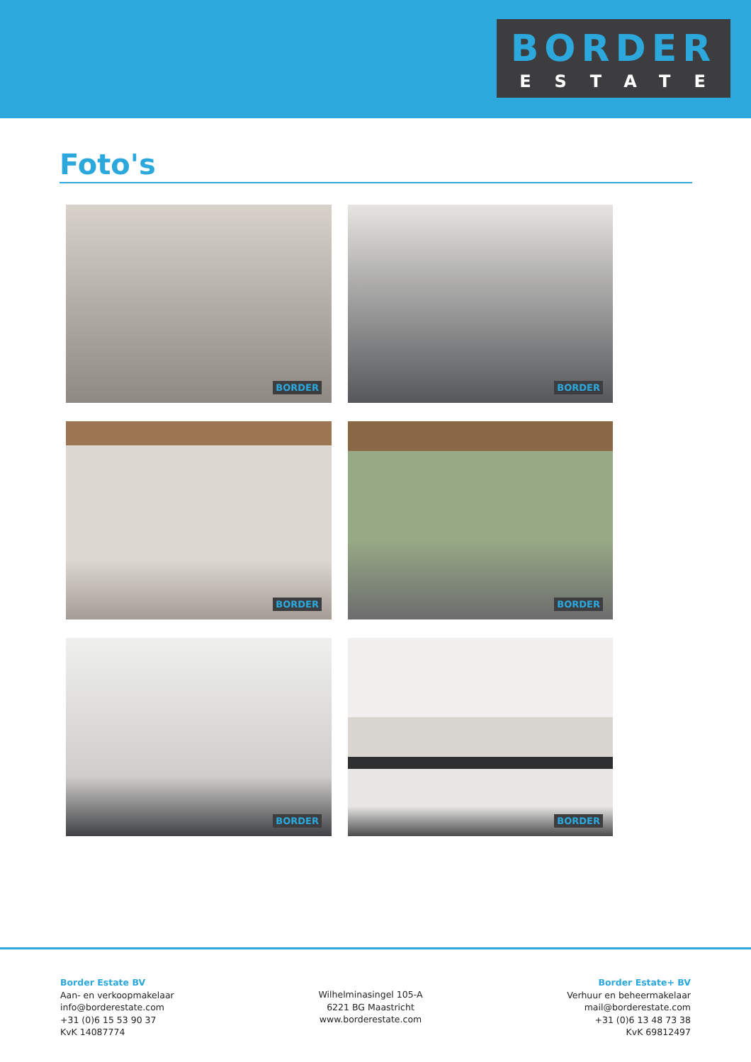BORDER
ESTATE
Foto's
BORDER
BORDER
BORDER
BORDER
BORDER
BORDER
Border Estate BV
Aan- en verkoopmakelaar
info@borderestate.com
+31 (0)6 15 53 90 37
KvK 14087774
Wilhelminasingel 105-A
6221 BG Maastricht
www.borderestate.com
Border Estate+ BV
Verhuur en beheermakelaar
mail@borderestate.com
+31 (0)6 13 48 73 38
KvK 69812497